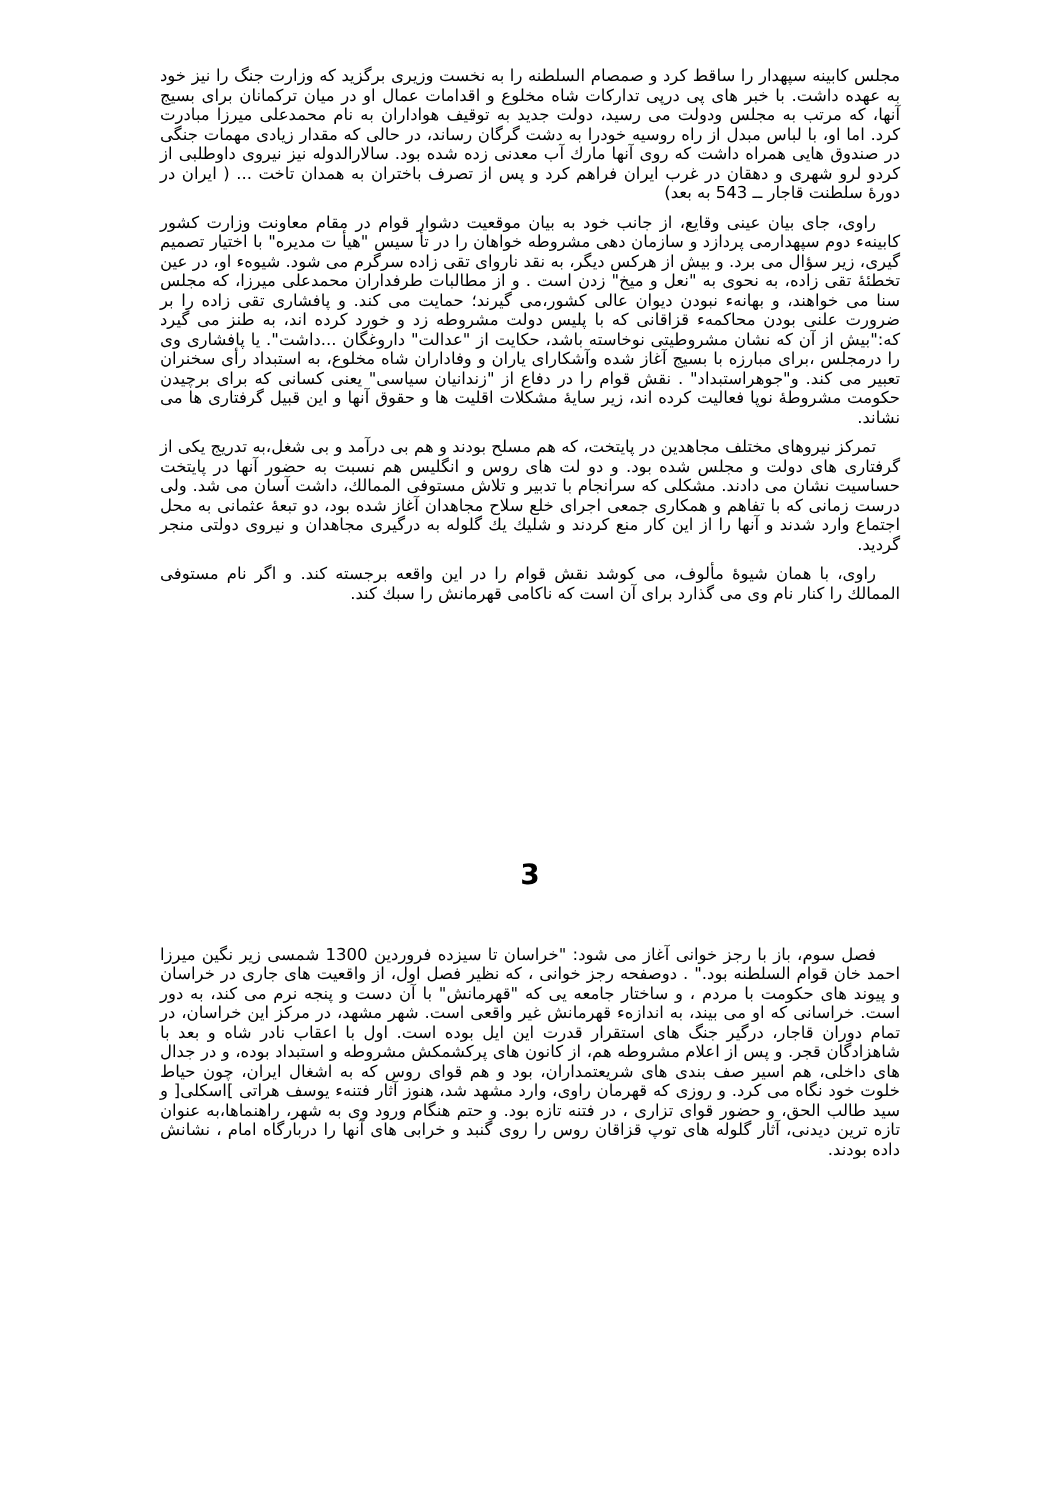مجلس کابینه سپهدار را ساقط کرد و صمصام السلطنه را به نخست وزیری برگزید که وزارت جنگ را نیز خود به عهده داشت. با خبر های پی درپی تدارکات شاه مخلوع و اقدامات عمال او در میان ترکمانان برای بسیج آنها، که مرتب به مجلس ودولت می رسید، دولت جدید به توقیف هواداران به نام محمدعلی میرزا مبادرت کرد. اما او، با لباس مبدل از راه روسیه خودرا به دشت گرگان رساند، در حالی که مقدار زیادی مهمات جنگی در صندوق هایی همراه داشت که روی آنها مارك آب معدنی زده شده بود. سالارالدوله نیز نیروی داوطلبی از کردو لرو شهری و دهقان در غرب ایران فراهم کرد و پس از تصرف باختران به همدان تاخت ... ( ایران در دورۀ سلطنت قاجار ــ 543 به بعد)
راوی، جای بیان عینی وقایع، از جانب خود به بیان موقعیت دشوار قوام در مقام معاونت وزارت کشور کابینهء دوم سپهدارمی پردازد و سازمان دهی مشروطه خواهان را در تأ سیس "هیأ ت مدیره" با اختیار تصمیم گیری، زیر سؤال می برد. و بیش از هرکس دیگر، به نقد ناروای تقی زاده سرگرم می شود. شیوهء او، در عین تخطئۀ تقی زاده، به نحوی به "نعل و میخ" زدن است . و از مطالبات طرفداران محمدعلی میرزا، که مجلس سنا می خواهند، و بهانهء نبودن دیوان عالی کشور،می گیرند؛ حمایت می کند. و پافشاری تقی زاده را بر ضرورت علنی بودن محاکمهء قزاقانی که با پلیس دولت مشروطه زد و خورد کرده اند، به طنز می گیرد که:"بیش از آن که نشان مشروطیتی نوخاسته باشد، حکایت از "عدالت" داروغگان ...داشت". یا پافشاری وی را درمجلس ،برای مبارزه با بسیج آغاز شده وآشکارای یاران و وفاداران شاه مخلوع، به استبداد رأی سخنران تعبیر می کند. و"جوهراستبداد" . نقش قوام را در دفاع از "زندانیان سیاسی" یعنی کسانی که برای برچیدن حکومت مشروطۀ نوپا فعالیت کرده اند، زیر سایۀ مشکلات اقلیت ها و حقوق آنها و این قبیل گرفتاری ها می نشاند.
تمرکز نیروهای مختلف مجاهدین در پایتخت، که هم مسلح بودند و هم بی درآمد و بی شغل،به تدریج یکی از گرفتاری های دولت و مجلس شده بود. و دو لت های روس و انگلیس هم نسبت به حضور آنها در پایتخت حساسیت نشان می دادند. مشکلی که سرانجام با تدبیر و تلاش مستوفی الممالك، داشت آسان می شد. ولی درست زمانی که با تفاهم و همکاری جمعی اجرای خلع سلاح مجاهدان آغاز شده بود، دو تبعۀ عثمانی به محل اجتماع وارد شدند و آنها را از این کار منع کردند و شلیك یك گلوله به درگیری مجاهدان و نیروی دولتی منجر گردید.
راوی، با همان شیوۀ مألوف، می کوشد نقش قوام را در این واقعه برجسته کند. و اگر نام مستوفی الممالك را کنار نام وی می گذارد برای آن است که ناکامی قهرمانش را سبك کند.
3
فصل سوم، باز با رجز خوانی آغاز می شود: "خراسان تا سیزده فروردین 1300 شمسی زیر نگین میرزا احمد خان قوام السلطنه بود." . دوصفحه رجز خوانی ، که نظیر فصل اول، از واقعیت های جاری در خراسان و پیوند های حکومت با مردم ، و ساختار جامعه یی که "قهرمانش" با آن دست و پنجه نرم می کند، به دور است. خراسانی که او می بیند، به اندازهء قهرمانش غیر واقعی است. شهر مشهد، در مرکز این خراسان، در تمام دوران قاجار، درگیر جنگ های استقرار قدرت این ایل بوده است. اول با اعقاب نادر شاه و بعد با شاهزادگان قجر. و پس از اعلام مشروطه هم، از کانون های پرکشمکش مشروطه و استبداد بوده، و در جدال های داخلی، هم اسیر صف بندی های شریعتمداران، بود و هم قوای روس که به اشغال ایران، چون حیاط خلوت خود نگاه می کرد. و روزی که قهرمان راوی، وارد مشهد شد، هنوز آثار فتنهء یوسف هراتی ]اسکلی[ و سید طالب الحق، و حضور قوای تزاری ، در فتنه تازه بود. و حتم هنگام ورود وی به شهر، راهنماها،به عنوان تازه ترین دیدنی، آثار گلوله های توپ قزاقان روس را روی گنبد و خرابی های آنها را دربارگاه امام ، نشانش داده بودند.